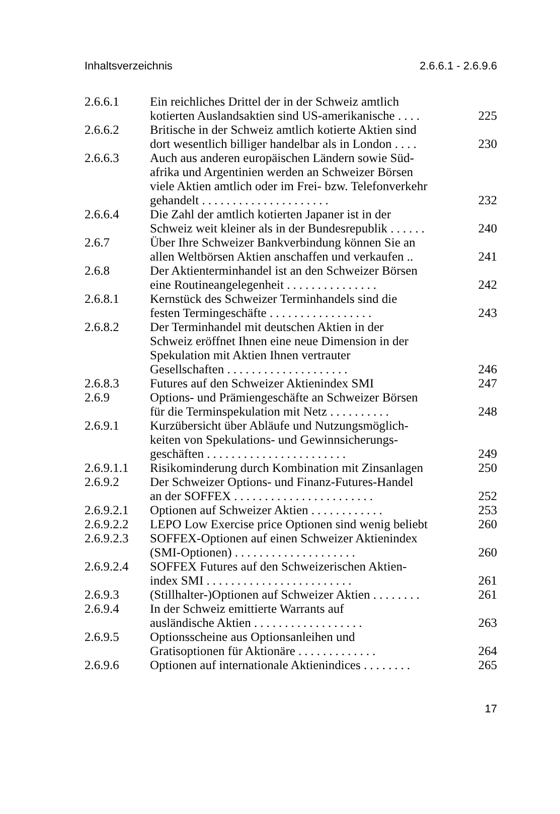Inhaltsverzeichnis 2.6.6.1 - 2.6.9.6
| 2.6.6.1 | Ein reichliches Drittel der in der Schweiz amtlich kotierten Auslandsaktien sind US-amerikanische .... | 225 |
| 2.6.6.2 | Britische in der Schweiz amtlich kotierte Aktien sind dort wesentlich billiger handelbar als in London .... | 230 |
| 2.6.6.3 | Auch aus anderen europäischen Ländern sowie Süd- afrika und Argentinien werden an Schweizer Börsen viele Aktien amtlich oder im Frei- bzw. Telefonverkehr gehandelt ..................... | 232 |
| 2.6.6.4 | Die Zahl der amtlich kotierten Japaner ist in der Schweiz weit kleiner als in der Bundesrepublik ...... | 240 |
| 2.6.7 | Über Ihre Schweizer Bankverbindung können Sie an allen Weltbörsen Aktien anschaffen und verkaufen .. | 241 |
| 2.6.8 | Der Aktienterminhandel ist an den Schweizer Börsen eine Routineangelegenheit ............... | 242 |
| 2.6.8.1 | Kernstück des Schweizer Terminhandels sind die festen Termingeschäfte ................. | 243 |
| 2.6.8.2 | Der Terminhandel mit deutschen Aktien in der Schweiz eröffnet Ihnen eine neue Dimension in der Spekulation mit Aktien Ihnen vertrauter Gesellschaften .................... | 246 |
| 2.6.8.3 | Futures auf den Schweizer Aktienindex SMI | 247 |
| 2.6.9 | Options- und Prämiengeschäfte an Schweizer Börsen für die Terminspekulation mit Netz .......... | 248 |
| 2.6.9.1 | Kurzübersicht über Abläufe und Nutzungsmöglich- keiten von Spekulations- und Gewinnsicherungs- geschäften ....................... | 249 |
| 2.6.9.1.1 | Risikominderung durch Kombination mit Zinsanlagen | 250 |
| 2.6.9.2 | Der Schweizer Options- und Finanz-Futures-Handel an der SOFFEX ....................... | 252 |
| 2.6.9.2.1 | Optionen auf Schweizer Aktien ............ | 253 |
| 2.6.9.2.2 | LEPO Low Exercise price Optionen sind wenig beliebt | 260 |
| 2.6.9.2.3 | SOFFEX-Optionen auf einen Schweizer Aktienindex (SMI-Optionen) .................... | 260 |
| 2.6.9.2.4 | SOFFEX Futures auf den Schweizerischen Aktien- index SMI ........................ | 261 |
| 2.6.9.3 | (Stillhalter-)Optionen auf Schweizer Aktien ........ | 261 |
| 2.6.9.4 | In der Schweiz emittierte Warrants auf ausländische Aktien .................. | 263 |
| 2.6.9.5 | Optionsscheine aus Optionsanleihen und Gratisoptionen für Aktionäre ............. | 264 |
| 2.6.9.6 | Optionen auf internationale Aktienindices ........ | 265 |
17